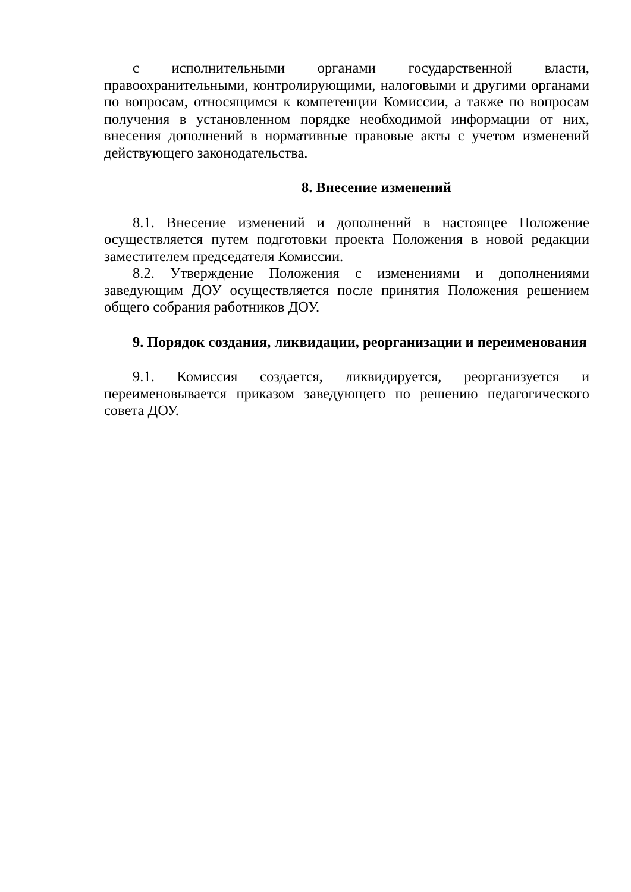с исполнительными органами государственной власти, правоохранительными, контролирующими, налоговыми и другими органами по вопросам, относящимся к компетенции Комиссии, а также по вопросам получения в установленном порядке необходимой информации от них, внесения дополнений в нормативные правовые акты с учетом изменений действующего законодательства.
8. Внесение изменений
8.1. Внесение изменений и дополнений в настоящее Положение осуществляется путем подготовки проекта Положения в новой редакции заместителем председателя Комиссии.
8.2. Утверждение Положения с изменениями и дополнениями заведующим ДОУ осуществляется после принятия Положения решением общего собрания работников ДОУ.
9. Порядок создания, ликвидации, реорганизации и переименования
9.1. Комиссия создается, ликвидируется, реорганизуется и переименовывается приказом заведующего по решению педагогического совета ДОУ.